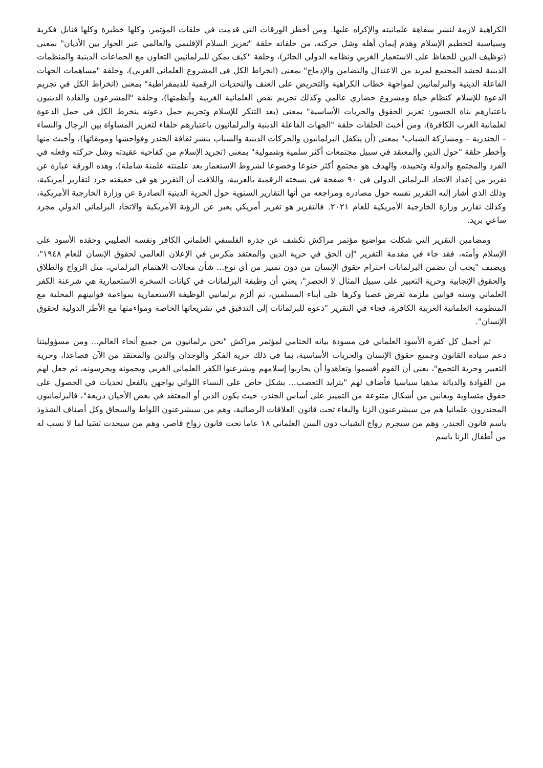الكراهية لازمة لنشر سفاهة علمانيته والإكراه عليها. ومن أخطر الورقات التي قدمت في حلقات المؤتمر، وكلها خطيرة وكلها قنابل فكرية وسياسية لتحطيم الإسلام وهدم إيمان أهله وشل حركته، من حلقاته حلقة "تعزيز السلام الإقليمي والعالمي عبر الحوار بين الأديان" بمعنى (توظيف الدين للحفاظ على الاستعمار الغربي ونظامه الدولي الجائر)، وحلقة "كيف يمكن للبرلمانيين التعاون مع الجماعات الدينية والمنظمات الدينية لحشد المجتمع لمزيد من الاعتدال والتضامن والإدماج" بمعنى (انخراط الكل في المشروع العلماني الغربي)، وحلقة "مساهمات الجهات الفاعلة الدينية والبرلمانيين لمواجهة خطاب الكراهية والتحريض على العنف والتحديات الرقمية للديمقراطية" بمعنى (انخراط الكل في تجريم الدعوة للإسلام كنظام حياة ومشروع حضاري عالمي وكذلك تجريم نقض العلمانية الغربية وأنظمتها)، وحلقة "المشرعون والقادة الدينيون باعتبارهم بناة الجسور: تعزيز الحقوق والحريات الأساسية" بمعنى (بعد التنكر للإسلام وتجريم حمل دعوته ينخرط الكل في حمل الدعوة لعلمانية الغرب الكافرة)، ومن أخبث الحلقات حلقة "الجهات الفاعلة الدينية والبرلمانيون باعتبارهم حلفاء لتعزيز المساواة بين الرجال والنساء – الجندرية – ومشاركة الشباب" بمعنى (أن يتكفل البرلمانيون والحركات الدينية والشباب بنشر ثقافة الجندر وفواحشها وموبقاتها)، وأخبث منها وأخطر حلقة "حول الدين والمعتقد في سبيل مجتمعات أكثر سلمية وشمولية" بمعنى (تجريد الإسلام من كفاحية عقيدته وشل حركته وفعله في الفرد والمجتمع والدولة وتحييده، والهدف هو مجتمع أكثر خنوعا وخضوعا لشروط الاستعمار بعد علمنته علمنة شاملة)، وهذه الورقة عبارة عن تقرير من إعداد الاتحاد البرلماني الدولي في ٩٠ صفحة في نسخته الرقمية بالعربية، واللافت أن التقرير هو في حقيقته جرد لتقارير أمريكية، وذلك الذي أشار إليه التقرير نفسه حول مصادره ومراجعه من أنها التقارير السنوية حول الحرية الدينية الصادرة عن وزارة الخارجية الأمريكية، وكذلك تقارير وزارة الخارجية الأمريكية للعام ٢٠٢١. فالتقرير هو تقرير أمريكي يعبر عن الرؤية الأمريكية والاتحاد البرلماني الدولي مجرد ساعي بريد.
ومضامين التقرير التي شكلت مواضيع مؤتمر مراكش تكشف عن جذره الفلسفي العلماني الكافر ونفسه الصليبي وحقده الأسود على الإسلام وأمته، فقد جاء في مقدمة التقرير "إن الحق في حرية الدين والمعتقد مكرس في الإعلان العالمي لحقوق الإنسان للعام ١٩٤٨"، ويضيف "يجب أن تضمن البرلمانات احترام حقوق الإنسان من دون تمييز من أي نوع... شأن مجالات الاهتمام البرلماني، مثل الزواج والطلاق والحقوق الإنجابية وحرية التعبير على سبيل المثال لا الحصر"، يعني أن وظيفة البرلمانات في كيانات السخرة الاستعمارية هي شرعنة الكفر العلماني وسنه قوانين ملزمة تفرض غصبا وكرها على أبناء المسلمين، ثم ألزم برلمانيي الوظيفة الاستعمارية بمواءمة قوانينهم المحلية مع المنظومة العلمانية الغربية الكافرة، فجاء في التقرير "دعوة للبرلمانات إلى التدقيق في تشريعاتها الخاصة ومواءمتها مع الأطر الدولية لحقوق الإنسان".
ثم أجمل كل كفره الأسود العلماني في مسودة بيانه الختامي لمؤتمر مراكش "نحن برلمانيون من جميع أنحاء العالم... ومن مسؤوليتنا دعم سيادة القانون وجميع حقوق الإنسان والحريات الأساسية، بما في ذلك حرية الفكر والوجدان والدين والمعتقد من الآن فصاعدا، وحرية التعبير وحرية التجمع"، يعني أن القوم أقسموا وتعاهدوا أن يحاربوا إسلامهم ويشرعنوا الكفر العلماني الغربي ويحمونه ويحرسونه، ثم جعل لهم من القوادة والدياثة مذهبا سياسيا فأضاف لهم "يتزايد التعصب... بشكل خاص على النساء اللواتي يواجهن بالفعل تحديات في الحصول على حقوق متساوية ويعانين من أشكال متنوعة من التمييز على أساس الجندر، حيث يكون الدين أو المعتقد في بعض الأحيان ذريعة"، فالبرلمانيون المجندرون علمانيا هم من سيشرعنون الزنا والبغاء تحت قانون العلاقات الرضائية، وهم من سيشرعنون اللواط والسحاق وكل أصناف الشذوذ باسم قانون الجندر، وهم من سيجرم زواج الشباب دون السن العلماني ١٨ عاما تحت قانون زواج قاصر، وهم من سيحدث نَسَبا لما لا نسب له من أطفال الزنا باسم